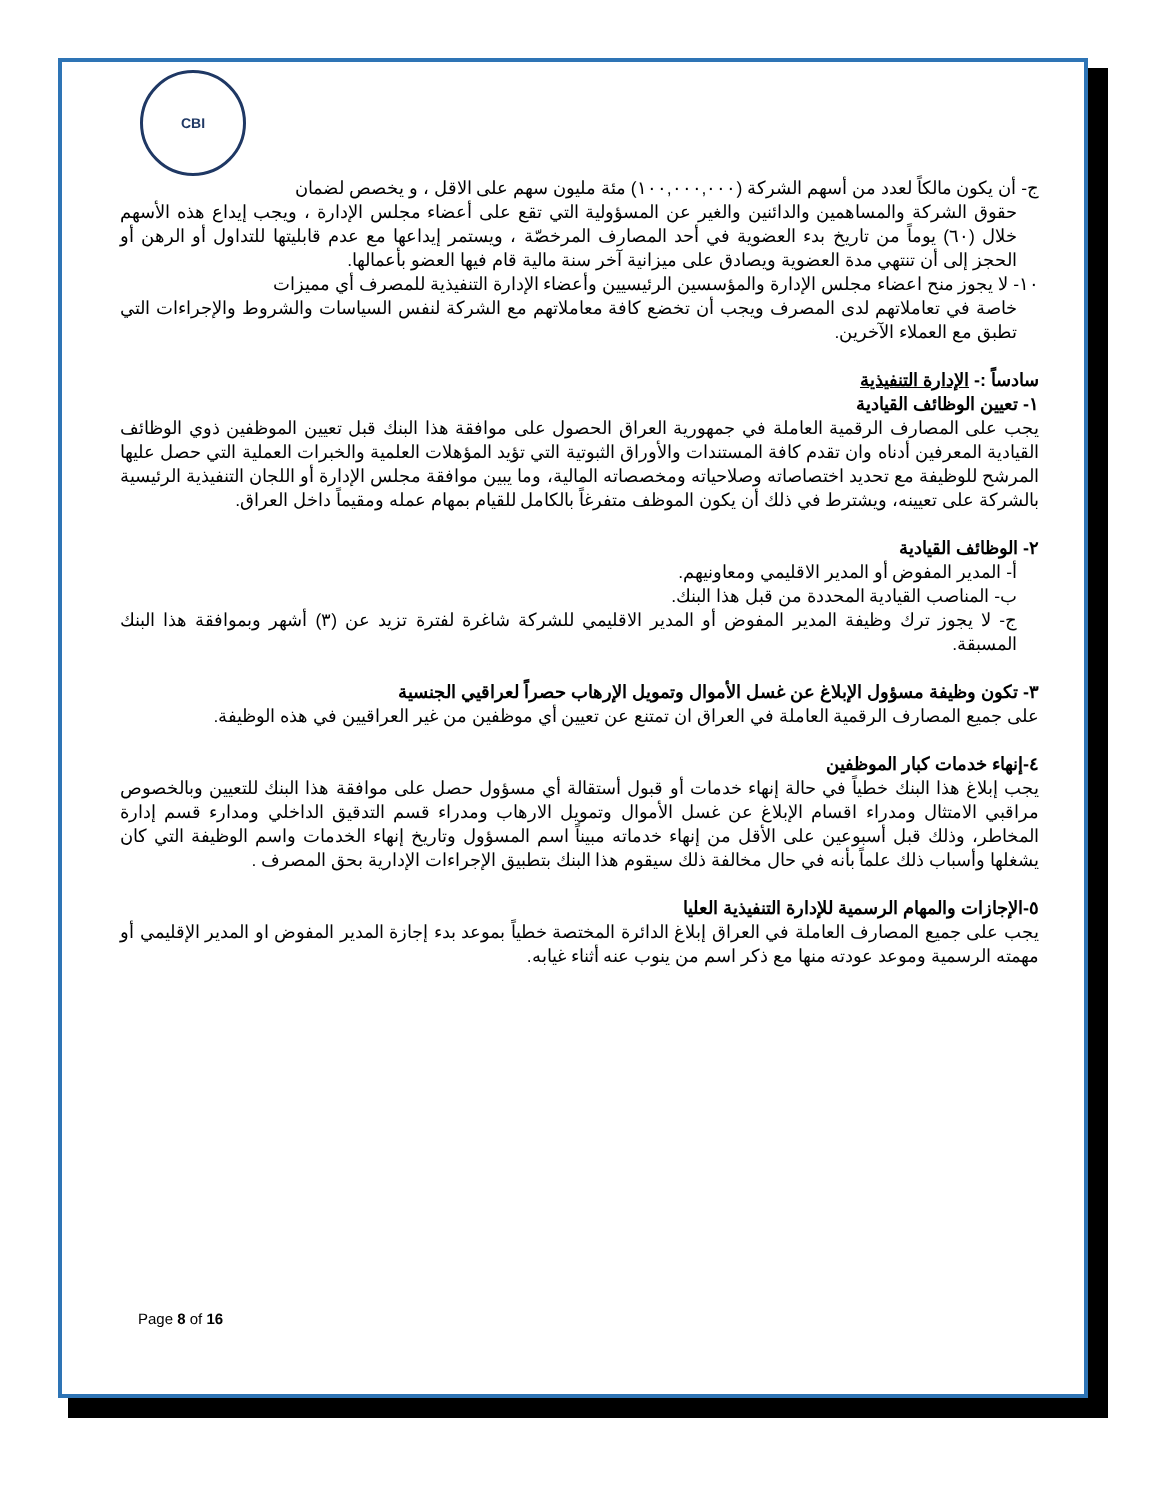CBI
ج- أن يكون مالكاً لعدد من أسهم الشركة (١٠٠,٠٠٠,٠٠٠) مئة مليون سهم على الاقل ، و يخصص لضمان
حقوق الشركة والمساهمين والدائنين والغير عن المسؤولية التي تقع على أعضاء مجلس الإدارة ، ويجب إيداع هذه الأسهم خلال (٦٠) يوماً من تاريخ بدء العضوية في أحد المصارف المرخصّة ، ويستمر إيداعها مع عدم قابليتها للتداول أو الرهن أو الحجز إلى أن تنتهي مدة العضوية ويصادق على ميزانية آخر سنة مالية قام فيها العضو بأعمالها.
١٠- لا يجوز منح اعضاء مجلس الإدارة والمؤسسين الرئيسيين وأعضاء الإدارة التنفيذية للمصرف أي مميزات
خاصة في تعاملاتهم لدى المصرف ويجب أن تخضع كافة معاملاتهم مع الشركة لنفس السياسات والشروط والإجراءات التي تطبق مع العملاء الآخرين.
سادساً :- الإدارة التنفيذية
١- تعيين الوظائف القيادية
يجب على المصارف الرقمية العاملة في جمهورية العراق الحصول على موافقة هذا البنك قبل تعيين الموظفين ذوي الوظائف القيادية المعرفين أدناه وان تقدم كافة المستندات والأوراق الثبوتية التي تؤيد المؤهلات العلمية والخبرات العملية التي حصل عليها المرشح للوظيفة مع تحديد اختصاصاته وصلاحياته ومخصصاته المالية، وما يبين موافقة مجلس الإدارة أو اللجان التنفيذية الرئيسية بالشركة على تعيينه، ويشترط في ذلك أن يكون الموظف متفرغاً بالكامل للقيام بمهام عمله ومقيماً داخل العراق.
٢- الوظائف القيادية
أ- المدير المفوض أو المدير الاقليمي ومعاونيهم.
ب- المناصب القيادية المحددة من قبل هذا البنك.
ج- لا يجوز ترك وظيفة المدير المفوض أو المدير الاقليمي للشركة شاغرة لفترة تزيد عن (٣) أشهر وبموافقة هذا البنك المسبقة.
٣- تكون وظيفة مسؤول الإبلاغ عن غسل الأموال وتمويل الإرهاب حصراً لعراقيي الجنسية
على جميع المصارف الرقمية العاملة في العراق ان تمتنع عن تعيين أي موظفين من غير العراقيين في هذه الوظيفة.
٤-إنهاء خدمات كبار الموظفين
يجب إبلاغ هذا البنك خطياً في حالة إنهاء خدمات أو قبول أستقالة أي مسؤول حصل على موافقة هذا البنك للتعيين وبالخصوص مراقبي الامتثال ومدراء اقسام الإبلاغ عن غسل الأموال وتمويل الارهاب ومدراء قسم التدقيق الداخلي ومدارء قسم إدارة المخاطر، وذلك قبل أسبوعين على الأقل من إنهاء خدماته مبيناً اسم المسؤول وتاريخ إنهاء الخدمات واسم الوظيفة التي كان يشغلها وأسباب ذلك علماً بأنه في حال مخالفة ذلك سيقوم هذا البنك بتطبيق الإجراءات الإدارية بحق المصرف .
٥-الإجازات والمهام الرسمية للإدارة التنفيذية العليا
يجب على جميع المصارف العاملة في العراق إبلاغ الدائرة المختصة خطياً بموعد بدء إجازة المدير المفوض او المدير الإقليمي أو مهمته الرسمية وموعد عودته منها مع ذكر اسم من ينوب عنه أثناء غيابه.
Page 8 of 16